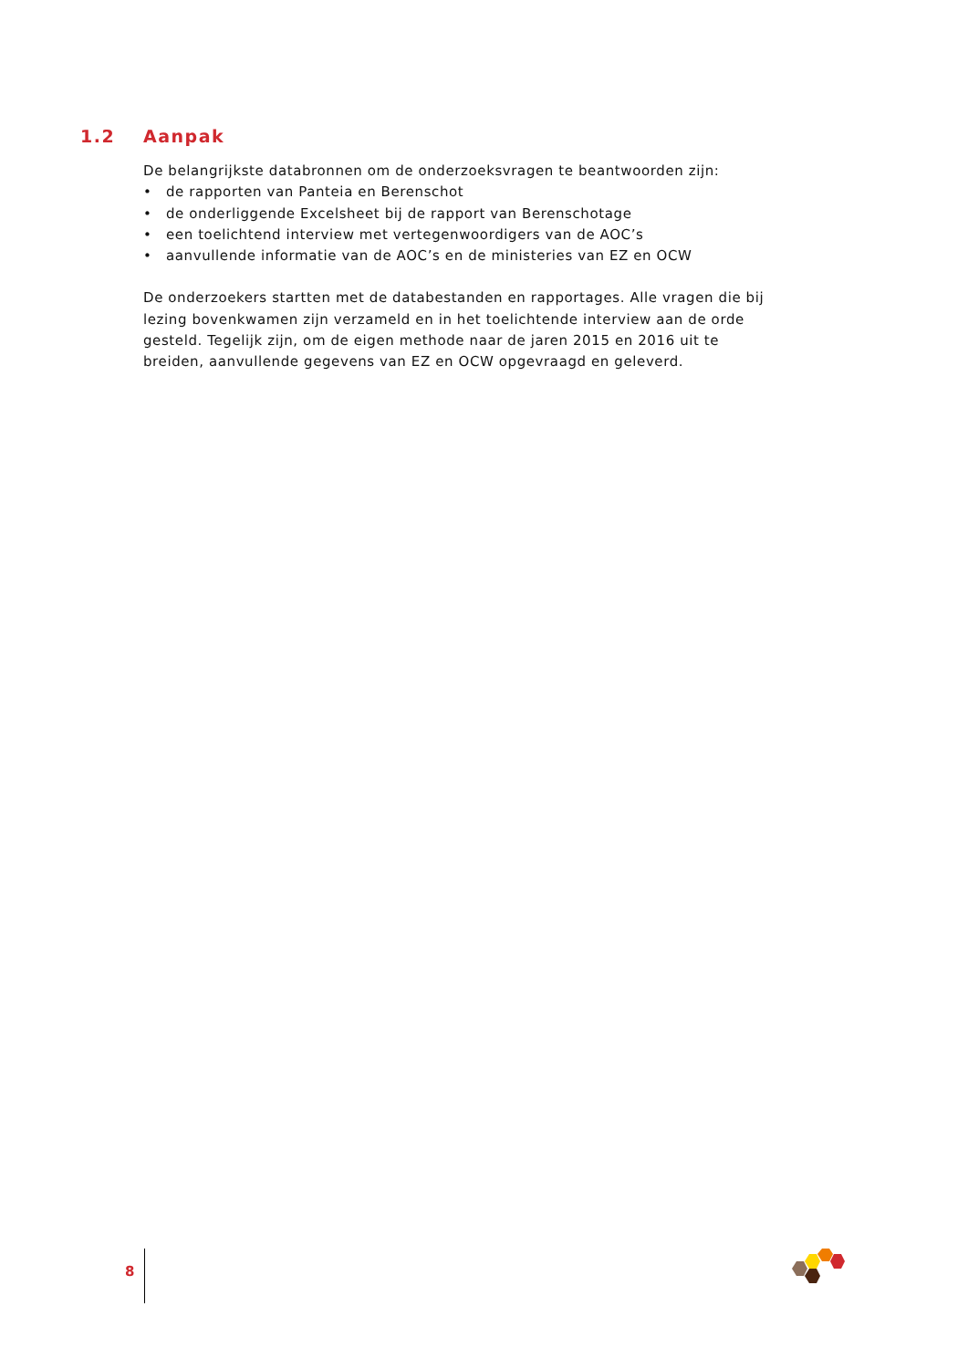1.2 Aanpak
De belangrijkste databronnen om de onderzoeksvragen te beantwoorden zijn:
• de rapporten van Panteia en Berenschot
• de onderliggende Excelsheet bij de rapport van Berenschotage
• een toelichtend interview met vertegenwoordigers van de AOC’s
• aanvullende informatie van de AOC’s en de ministeries van EZ en OCW
De onderzoekers startten met de databestanden en rapportages. Alle vragen die bij lezing bovenkwamen zijn verzameld en in het toelichtende interview aan de orde gesteld. Tegelijk zijn, om de eigen methode naar de jaren 2015 en 2016 uit te breiden, aanvullende gegevens van EZ en OCW opgevraagd en geleverd.
8